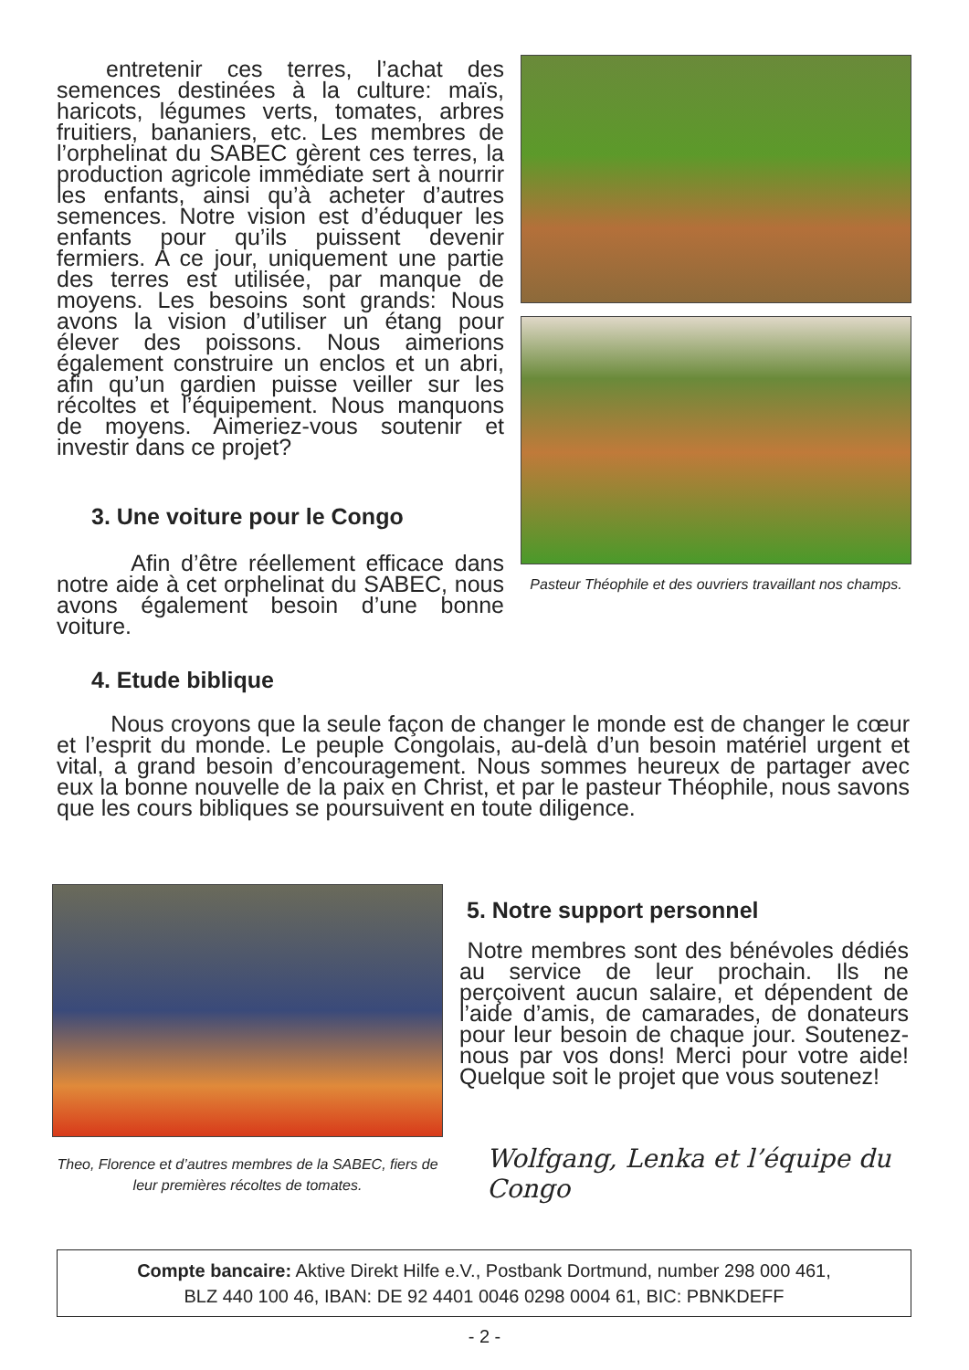entretenir ces terres, l’achat des semences destinées à la culture: maïs, haricots, légumes verts, tomates, arbres fruitiers, bananiers, etc. Les membres de l’orphelinat du SABEC gèrent ces terres, la production agricole immédiate sert à nourrir les enfants, ainsi qu’à acheter d’autres semences. Notre vision est d’éduquer les enfants pour qu’ils puissent devenir fermiers. A ce jour, uniquement une partie des terres est utilisée, par manque de moyens. Les besoins sont grands: Nous avons la vision d’utiliser un étang pour élever des poissons. Nous aimerions également construire un enclos et un abri, afin qu’un gardien puisse veiller sur les récoltes et l’équipement. Nous manquons de moyens. Aimeriez-vous soutenir et investir dans ce projet?
3. Une voiture pour le Congo
Afin d’être réellement efficace dans notre aide à cet orphelinat du SABEC, nous avons également besoin d’une bonne voiture.
Pasteur Théophile et des ouvriers travaillant nos champs.
4. Etude biblique
Nous croyons que la seule façon de changer le monde est de changer le cœur et l’esprit du monde. Le peuple Congolais, au-delà d’un besoin matériel urgent et vital, a grand besoin d’encouragement. Nous sommes heureux de partager avec eux la bonne nouvelle de la paix en Christ, et par le pasteur Théophile, nous savons que les cours bibliques se poursuivent en toute diligence.
Theo, Florence et d’autres membres de la SABEC, fiers de leur premières récoltes de tomates.
5. Notre support personnel
Notre membres sont des bénévoles dédiés au service de leur prochain. Ils ne perçoivent aucun salaire, et dépendent de l’aide d’amis, de camarades, de donateurs pour leur besoin de chaque jour. Soutenez-nous par vos dons! Merci pour votre aide! Quelque soit le projet que vous soutenez!
Wolfgang, Lenka et l’équipe du Congo
Compte bancaire: Aktive Direkt Hilfe e.V., Postbank Dortmund, number 298 000 461,
BLZ 440 100 46, IBAN: DE 92 4401 0046 0298 0004 61, BIC: PBNKDEFF
- 2 -